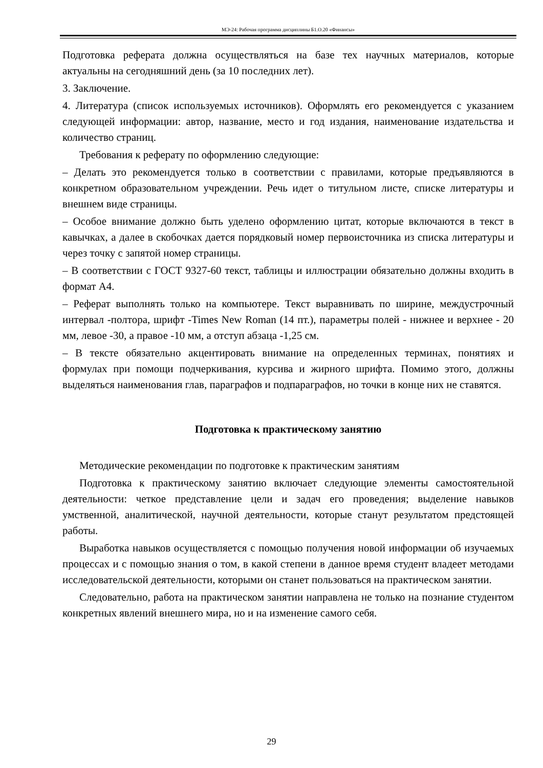МЭ-24: Рабочая программа дисциплины Б1.О.20 «Финансы»
Подготовка реферата должна осуществляться на базе тех научных материалов, которые актуальны на сегодняшний день (за 10 последних лет).
3. Заключение.
4. Литература (список используемых источников). Оформлять его рекомендуется с указанием следующей информации: автор, название, место и год издания, наименование издательства и количество страниц.
Требования к реферату по оформлению следующие:
– Делать это рекомендуется только в соответствии с правилами, которые предъявляются в конкретном образовательном учреждении. Речь идет о титульном листе, списке литературы и внешнем виде страницы.
– Особое внимание должно быть уделено оформлению цитат, которые включаются в текст в кавычках, а далее в скобочках дается порядковый номер первоисточника из списка литературы и через точку с запятой номер страницы.
– В соответствии с ГОСТ 9327-60 текст, таблицы и иллюстрации обязательно должны входить в формат А4.
– Реферат выполнять только на компьютере. Текст выравнивать по ширине, междустрочный интервал -полтора, шрифт -Times New Roman (14 пт.), параметры полей - нижнее и верхнее - 20 мм, левое -30, а правое -10 мм, а отступ абзаца -1,25 см.
– В тексте обязательно акцентировать внимание на определенных терминах, понятиях и формулах при помощи подчеркивания, курсива и жирного шрифта. Помимо этого, должны выделяться наименования глав, параграфов и подпараграфов, но точки в конце них не ставятся.
Подготовка к практическому занятию
Методические рекомендации по подготовке к практическим занятиям
Подготовка к практическому занятию включает следующие элементы самостоятельной деятельности: четкое представление цели и задач его проведения; выделение навыков умственной, аналитической, научной деятельности, которые станут результатом предстоящей работы.
Выработка навыков осуществляется с помощью получения новой информации об изучаемых процессах и с помощью знания о том, в какой степени в данное время студент владеет методами исследовательской деятельности, которыми он станет пользоваться на практическом занятии.
Следовательно, работа на практическом занятии направлена не только на познание студентом конкретных явлений внешнего мира, но и на изменение самого себя.
29